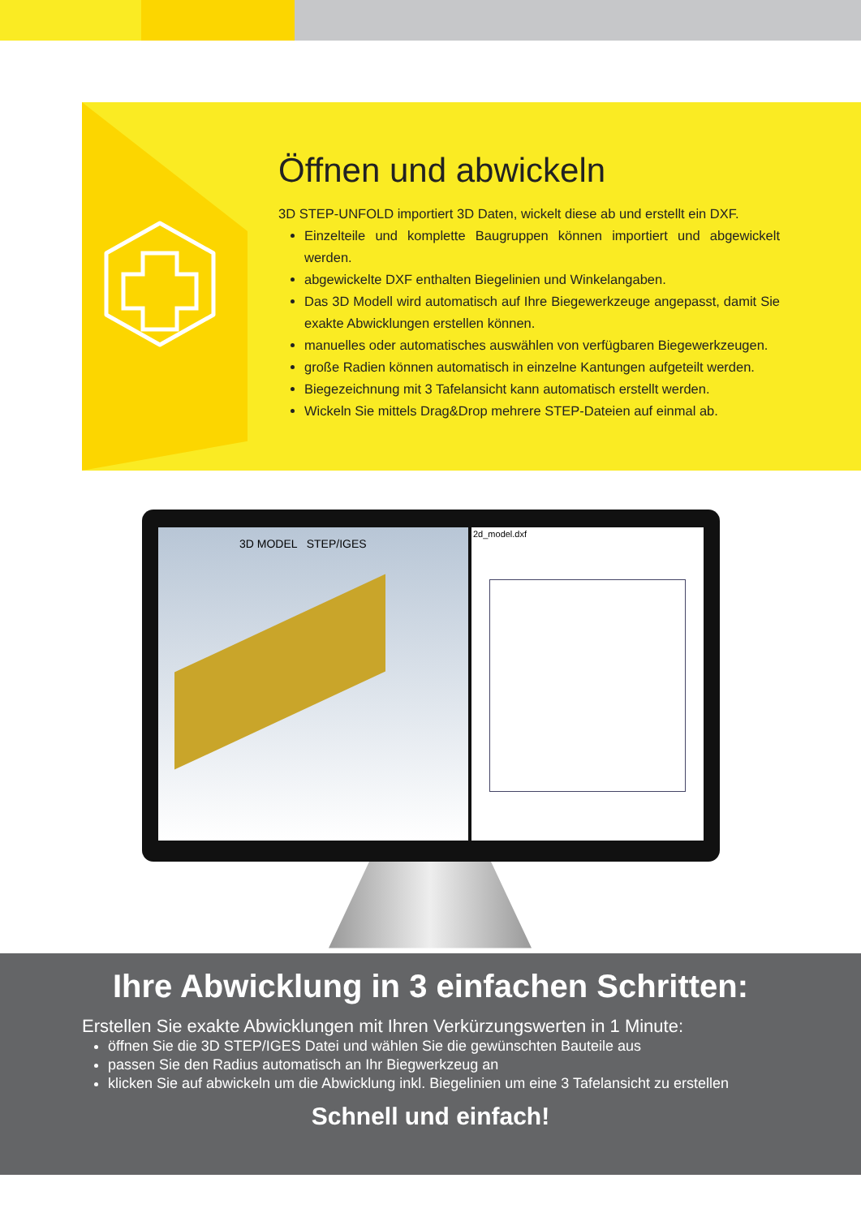Öffnen und abwickeln
3D STEP-UNFOLD importiert 3D Daten, wickelt diese ab und erstellt ein DXF.
Einzelteile und komplette Baugruppen können importiert und abgewickelt werden.
abgewickelte DXF enthalten Biegelinien und Winkelangaben.
Das 3D Modell wird automatisch auf Ihre Biegewerkzeuge angepasst, damit Sie exakte Abwicklungen erstellen können.
manuelles oder automatisches auswählen von verfügbaren Biegewerkzeugen.
große Radien können automatisch in einzelne Kantungen aufgeteilt werden.
Biegezeichnung mit 3 Tafelansicht kann automatisch erstellt werden.
Wickeln Sie mittels Drag&Drop mehrere STEP-Dateien auf einmal ab.
3D MODEL STEP/IGES
2d_model.dxf
Ihre Abwicklung in 3 einfachen Schritten:
Erstellen Sie exakte Abwicklungen mit Ihren Verkürzungswerten in 1 Minute:
öffnen Sie die 3D STEP/IGES Datei und wählen Sie die gewünschten Bauteile aus
passen Sie den Radius automatisch an Ihr Biegwerkzeug an
klicken Sie auf abwickeln um die Abwicklung inkl. Biegelinien um eine 3 Tafelansicht zu erstellen
Schnell und einfach!